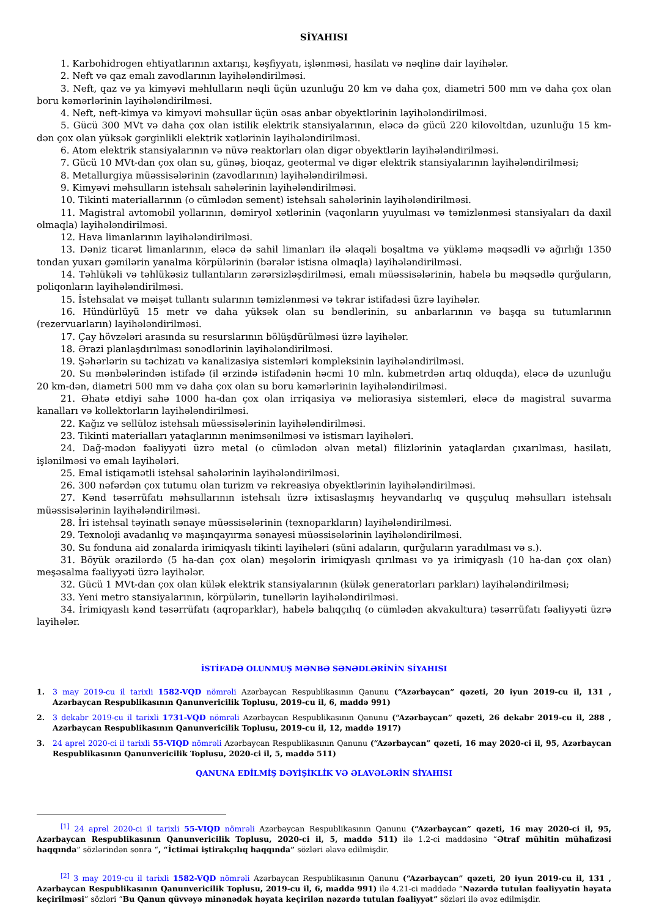SİYAHISI
1. Karbohidrogen ehtiyatlarının axtarışı, kəşfiyyatı, işlənməsi, hasilatı və nəqlinə dair layihələr.
2. Neft və qaz emalı zavodlarının layihələndirilməsi.
3. Neft, qaz və ya kimyəvi məhlulların nəqli üçün uzunluğu 20 km və daha çox, diametri 500 mm və daha çox olan boru kəmərlərinin layihələndirilməsi.
4. Neft, neft-kimya və kimyəvi məhsullar üçün əsas anbar obyektlərinin layihələndirilməsi.
5. Gücü 300 MVt və daha çox olan istilik elektrik stansiyalarının, eləcə də gücü 220 kilovoltdan, uzunluğu 15 km-dən çox olan yüksək gərginlikli elektrik xətlərinin layihələndirilməsi.
6. Atom elektrik stansiyalarının və nüvə reaktorları olan digər obyektlərin layihələndirilməsi.
7. Gücü 10 MVt-dan çox olan su, günəş, bioqaz, geotermal və digər elektrik stansiyalarının layihələndirilməsi;
8. Metallurgiya müəssisələrinin (zavodlarının) layihələndirilməsi.
9. Kimyəvi məhsulların istehsalı sahələrinin layihələndirilməsi.
10. Tikinti materiallarının (o cümlədən sement) istehsalı sahələrinin layihələndirilməsi.
11. Magistral avtomobil yollarının, dəmiryol xətlərinin (vaqonların yuyulması və təmizlənməsi stansiyaları da daxil olmaqla) layihələndirilməsi.
12. Hava limanlarının layihələndirilməsi.
13. Dəniz ticarət limanlarının, eləcə də sahil limanları ilə əlaqəli boşaltma və yükləmə məqsədli və ağırlığı 1350 tondan yuxarı gəmilərin yanalma körpülərinin (bərələr istisna olmaqla) layihələndirilməsi.
14. Təhlükəli və təhlükəsiz tullantıların zərərsizləşdirilməsi, emalı müəssisələrinin, habelə bu məqsədlə qurğuların, poliqonların layihələndirilməsi.
15. İstehsalat və məişət tullantı sularının təmizlənməsi və təkrar istifadəsi üzrə layihələr.
16. Hündürlüyü 15 metr və daha yüksək olan su bəndlərinin, su anbarlarının və başqa su tutumlarının (rezervuarların) layihələndirilməsi.
17. Çay hövzələri arasında su resurslarının bölüşdürülməsi üzrə layihələr.
18. Ərazi planlaşdırılması sənədlərinin layihələndirilməsi.
19. Şəhərlərin su təchizatı və kanalizasiya sistemləri kompleksinin layihələndirilməsi.
20. Su mənbələrindən istifadə (il ərzində istifadənin həcmi 10 mln. kubmetrdən artıq olduqda), eləcə də uzunluğu 20 km-dən, diametri 500 mm və daha çox olan su boru kəmərlərinin layihələndirilməsi.
21. Əhatə etdiyi sahə 1000 ha-dan çox olan irriqasiya və meliorasiya sistemləri, eləcə də magistral suvarma kanalları və kollektorların layihələndirilməsi.
22. Kağız və sellüloz istehsalı müəssisələrinin layihələndirilməsi.
23. Tikinti materialları yataqlarının mənimsənilməsi və istismarı layihələri.
24. Dağ-mədən fəaliyyəti üzrə metal (o cümlədən əlvan metal) filizlərinin yataqlardan çıxarılması, hasilatı, işlənilməsi və emalı layihələri.
25. Emal istiqamətli istehsal sahələrinin layihələndirilməsi.
26. 300 nəfərdən çox tutumu olan turizm və rekreasiya obyektlərinin layihələndirilməsi.
27. Kənd təsərrüfatı məhsullarının istehsalı üzrə ixtisaslaşmış heyvandarlıq və quşçuluq məhsulları istehsalı müəssisələrinin layihələndirilməsi.
28. İri istehsal təyinatlı sənaye müəssisələrinin (texnoparkların) layihələndirilməsi.
29. Texnoloji avadanlıq və maşınqayırma sənayesi müəssisələrinin layihələndirilməsi.
30. Su fonduna aid zonalarda irimiqyaslı tikinti layihələri (süni adaların, qurğuların yaradılması və s.).
31. Böyük ərazilərdə (5 ha-dan çox olan) meşələrin irimiqyaslı qırılması və ya irimiqyaslı (10 ha-dan çox olan) meşəsalma fəaliyyəti üzrə layihələr.
32. Gücü 1 MVt-dan çox olan külək elektrik stansiyalarının (külək generatorları parkları) layihələndirilməsi;
33. Yeni metro stansiyalarının, körpülərin, tunellərin layihələndirilməsi.
34. İrimiqyaslı kənd təsərrüfatı (aqroparklar), habelə balıqçılıq (o cümlədən akvakultura) təsərrüfatı fəaliyyəti üzrə layihələr.
İSTİFADƏ OLUNMUŞ MƏNBƏ SƏNƏDLƏRİNİN SİYAHISI
1. 3 may 2019-cu il tarixli 1582-VQD nömrəli Azərbaycan Respublikasının Qanunu (“Azərbaycan” qəzeti, 20 iyun 2019-cu il, 131 , Azərbaycan Respublikasının Qanunvericilik Toplusu, 2019-cu il, 6, maddə 991)
2. 3 dekabr 2019-cu il tarixli 1731-VQD nömrəli Azərbaycan Respublikasının Qanunu (“Azərbaycan” qəzeti, 26 dekabr 2019-cu il, 288 , Azərbaycan Respublikasının Qanunvericilik Toplusu, 2019-cu il, 12, maddə 1917)
3. 24 aprel 2020-ci il tarixli 55-VIQD nömrəli Azərbaycan Respublikasının Qanunu (“Azərbaycan” qəzeti, 16 may 2020-ci il, 95, Azərbaycan Respublikasının Qanunvericilik Toplusu, 2020-ci il, 5, maddə 511)
QANUNA EDİLMİŞ DƏYİŞİKLİK VƏ ƏLAVƏLƏRİN SİYAHISI
<sup>[1]</sup> 24 aprel 2020-ci il tarixli 55-VIQD nömrəli Azərbaycan Respublikasının Qanunu (“Azərbaycan” qəzeti, 16 may 2020-ci il, 95, Azərbaycan Respublikasının Qanunvericilik Toplusu, 2020-ci il, 5, maddə 511) ilə 1.2-ci maddəsinə “Ətraf mühitin mühafizəsi haqqında” sözlərindən sonra “, “İctimai iştirakçılıq haqqında” sözləri əlavə edilmişdir.
<sup>[2]</sup> 3 may 2019-cu il tarixli 1582-VQD nömrəli Azərbaycan Respublikasının Qanunu (“Azərbaycan” qəzeti, 20 iyun 2019-cu il, 131 , Azərbaycan Respublikasının Qanunvericilik Toplusu, 2019-cu il, 6, maddə 991) ilə 4.21-ci maddədə “Nəzərdə tutulan fəaliyyətin həyata keçirilməsi” sözləri “Bu Qanun qüvvəyə minənədək həyata keçirilən nəzərdə tutulan fəaliyyət” sözləri ilə əvəz edilmişdir.